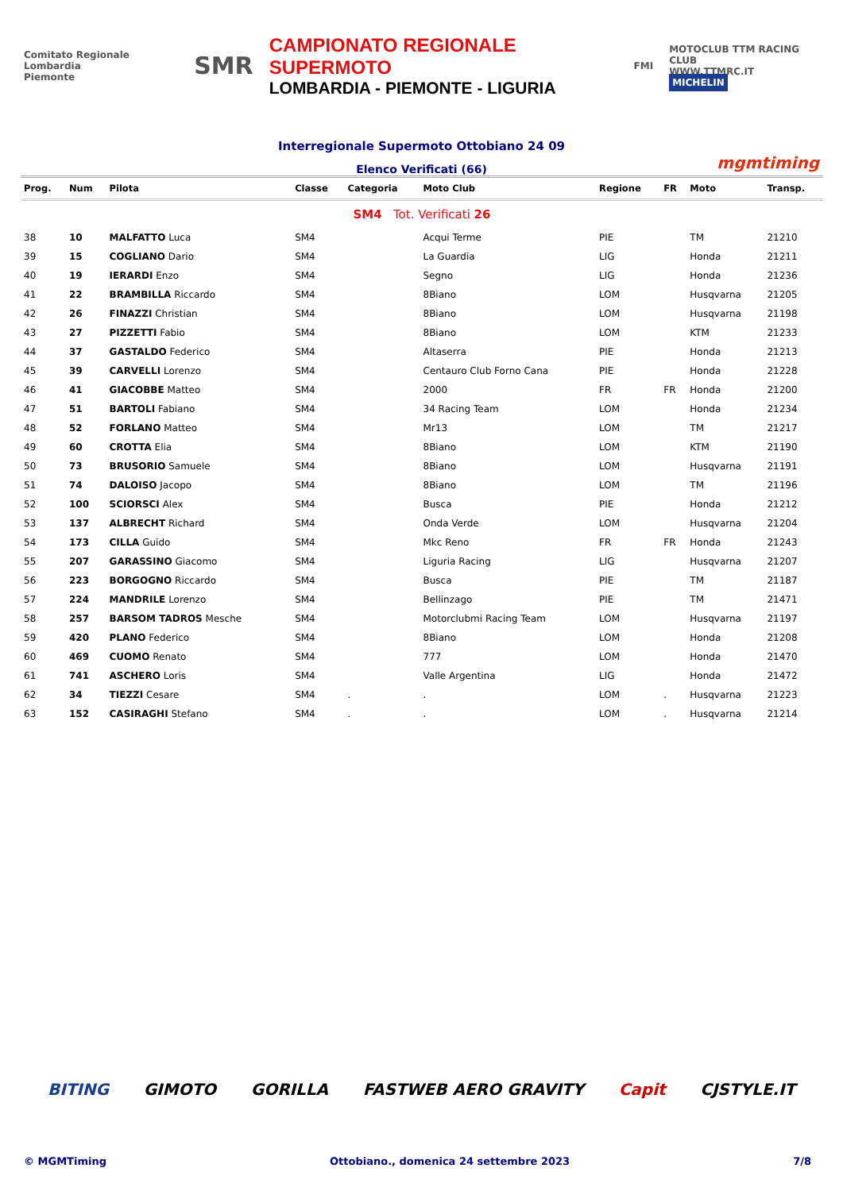Comitato Regionale Lombardia
Piemonte
SMR
CAMPIONATO REGIONALE SUPERMOTO
LOMBARDIA - PIEMONTE - LIGURIA
FMI
MOTOCLUB TTM RACING CLUB
WWW.TTMRC.IT
MICHELIN
Interregionale Supermoto Ottobiano 24 09
Elenco Verificati (66) mgmtiming
| Prog. | Num | Pilota | Classe | Categoria | Moto Club | Regione | FR | Moto | Transp. |
| --- | --- | --- | --- | --- | --- | --- | --- | --- | --- |
| SM4 Tot. Verificati 26 | | | | | | | | | |
| 38 | 10 | MALFATTO Luca | SM4 | | Acqui Terme | PIE | | TM | 21210 |
| 39 | 15 | COGLIANO Dario | SM4 | | La Guardia | LIG | | Honda | 21211 |
| 40 | 19 | IERARDI Enzo | SM4 | | Segno | LIG | | Honda | 21236 |
| 41 | 22 | BRAMBILLA Riccardo | SM4 | | 8Biano | LOM | | Husqvarna | 21205 |
| 42 | 26 | FINAZZI Christian | SM4 | | 8Biano | LOM | | Husqvarna | 21198 |
| 43 | 27 | PIZZETTI Fabio | SM4 | | 8Biano | LOM | | KTM | 21233 |
| 44 | 37 | GASTALDO Federico | SM4 | | Altaserra | PIE | | Honda | 21213 |
| 45 | 39 | CARVELLI Lorenzo | SM4 | | Centauro Club Forno Cana | PIE | | Honda | 21228 |
| 46 | 41 | GIACOBBE Matteo | SM4 | | 2000 | FR | FR | Honda | 21200 |
| 47 | 51 | BARTOLI Fabiano | SM4 | | 34 Racing Team | LOM | | Honda | 21234 |
| 48 | 52 | FORLANO Matteo | SM4 | | Mr13 | LOM | | TM | 21217 |
| 49 | 60 | CROTTA Elia | SM4 | | 8Biano | LOM | | KTM | 21190 |
| 50 | 73 | BRUSORIO Samuele | SM4 | | 8Biano | LOM | | Husqvarna | 21191 |
| 51 | 74 | DALOISO Jacopo | SM4 | | 8Biano | LOM | | TM | 21196 |
| 52 | 100 | SCIORSCI Alex | SM4 | | Busca | PIE | | Honda | 21212 |
| 53 | 137 | ALBRECHT Richard | SM4 | | Onda Verde | LOM | | Husqvarna | 21204 |
| 54 | 173 | CILLA Guido | SM4 | | Mkc Reno | FR | FR | Honda | 21243 |
| 55 | 207 | GARASSINO Giacomo | SM4 | | Liguria Racing | LIG | | Husqvarna | 21207 |
| 56 | 223 | BORGOGNO Riccardo | SM4 | | Busca | PIE | | TM | 21187 |
| 57 | 224 | MANDRILE Lorenzo | SM4 | | Bellinzago | PIE | | TM | 21471 |
| 58 | 257 | BARSOM TADROS Mesche | SM4 | | Motorclubmi Racing Team | LOM | | Husqvarna | 21197 |
| 59 | 420 | PLANO Federico | SM4 | | 8Biano | LOM | | Honda | 21208 |
| 60 | 469 | CUOMO Renato | SM4 | | 777 | LOM | | Honda | 21470 |
| 61 | 741 | ASCHERO Loris | SM4 | | Valle Argentina | LIG | | Honda | 21472 |
| 62 | 34 | TIEZZI Cesare | SM4 | . | . | LOM | . | Husqvarna | 21223 |
| 63 | 152 | CASIRAGHI Stefano | SM4 | . | . | LOM | . | Husqvarna | 21214 |
BITING GIMOTO GORILLA FASTWEB AERO GRAVITY Capit CJSTYLE.IT
© MGMTiming Ottobiano., domenica 24 settembre 2023 7/8